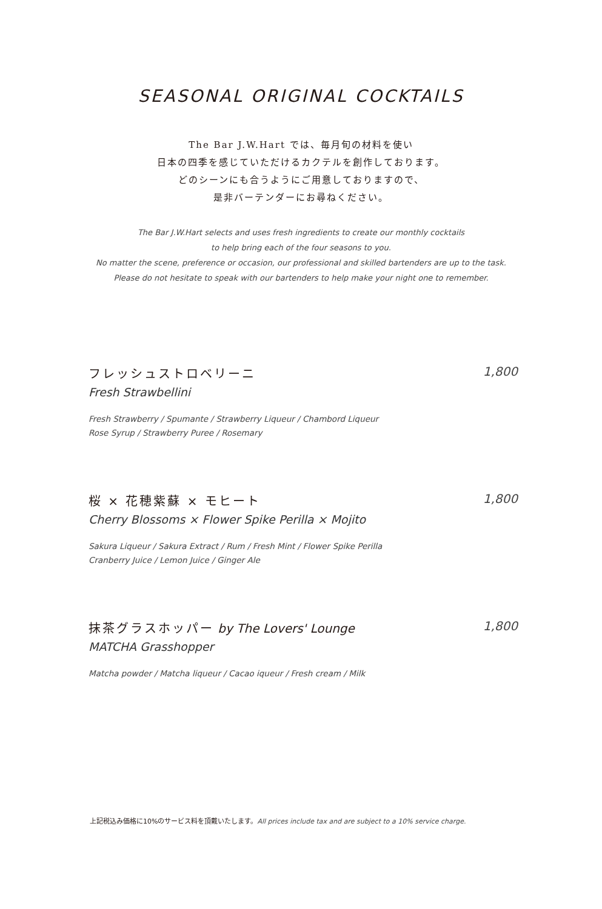SEASONAL ORIGINAL COCKTAILS
The Bar J.W.Hart では、毎月旬の材料を使い
日本の四季を感じていただけるカクテルを創作しております。
どのシーンにも合うようにご用意しておりますので、
是非バーテンダーにお尋ねください。
The Bar J.W.Hart selects and uses fresh ingredients to create our monthly cocktails
to help bring each of the four seasons to you.
No matter the scene, preference or occasion, our professional and skilled bartenders are up to the task.
Please do not hesitate to speak with our bartenders to help make your night one to remember.
フレッシュストロベリーニ 1,800
Fresh Strawbellini
Fresh Strawberry / Spumante / Strawberry Liqueur / Chambord Liqueur
Rose Syrup / Strawberry Puree / Rosemary
桜 × 花穂紫蘇 × モヒート 1,800
Cherry Blossoms × Flower Spike Perilla × Mojito
Sakura Liqueur / Sakura Extract / Rum / Fresh Mint / Flower Spike Perilla
Cranberry Juice / Lemon Juice / Ginger Ale
抹茶グラスホッパー by The Lovers' Lounge 1,800
MATCHA Grasshopper
Matcha powder / Matcha liqueur / Cacao iqueur / Fresh cream / Milk
上記税込み価格に10%のサービス料を頂戴いたします。All prices include tax and are subject to a 10% service charge.